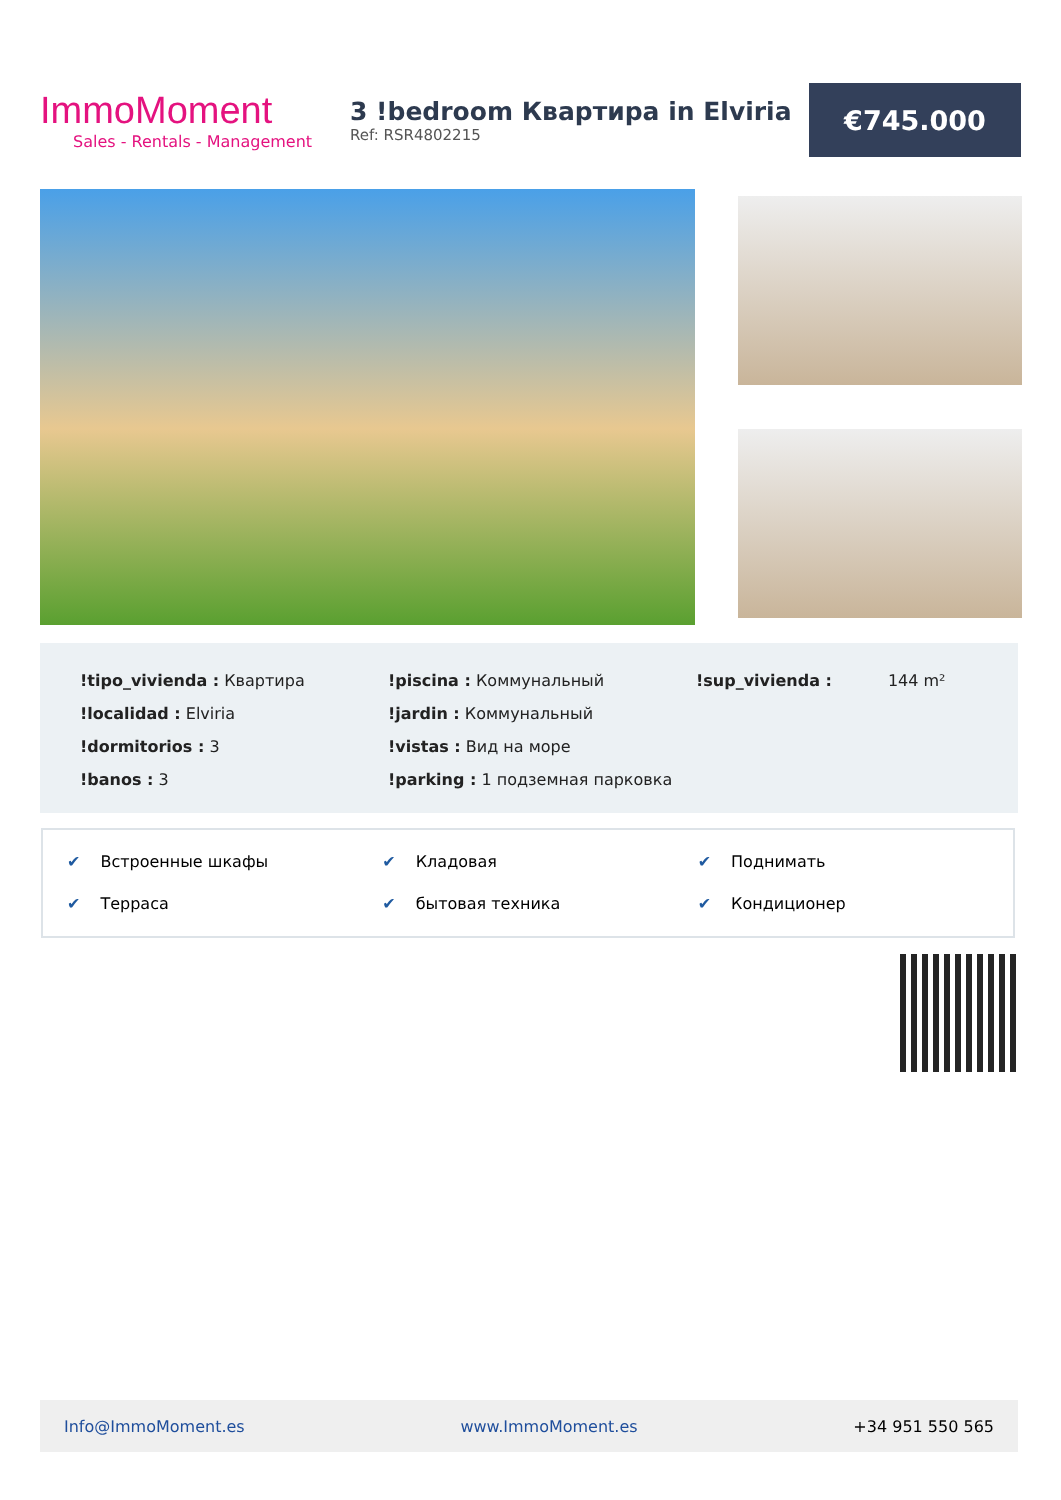ImmoMoment
Sales - Rentals - Management
3 !bedroom Квартира in Elviria
Ref: RSR4802215
€745.000
!tipo_vivienda : Квартира
!localidad : Elviria
!dormitorios : 3
!banos : 3
!piscina : Коммунальный
!jardin : Коммунальный
!vistas : Вид на море
!parking : 1 подземная парковка
!sup_vivienda : 144 m²
✔ Встроенные шкафы
✔ Кладовая
✔ Поднимать
✔ Терраса
✔ бытовая техника
✔ Кондиционер
Info@ImmoMoment.es www.ImmoMoment.es +34 951 550 565